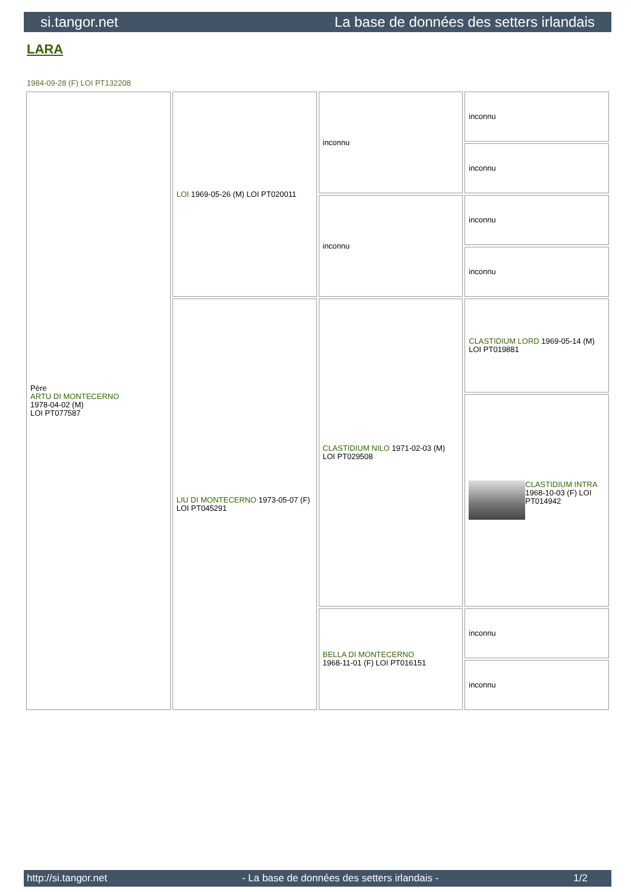si.tangor.net La base de données des setters irlandais
LARA
1984-09-28 (F) LOI PT132208
| Père ARTU DI MONTECERNO 1978-04-02 (M) LOI PT077587 | LOI 1969-05-26 (M) LOI PT020011 | inconnu | inconnu |
| | | | inconnu |
| | | inconnu | inconnu |
| | | | inconnu |
| | LIU DI MONTECERNO 1973-05-07 (F) LOI PT045291 | CLASTIDIUM NILO 1971-02-03 (M) LOI PT029508 | CLASTIDIUM LORD 1969-05-14 (M) LOI PT019881 |
| | | | CLASTIDIUM INTRA 1968-10-03 (F) LOI PT014942 |
| | | BELLA DI MONTECERNO 1968-11-01 (F) LOI PT016151 | inconnu |
| | | | inconnu |
http://si.tangor.net - La base de données des setters irlandais - 1/2